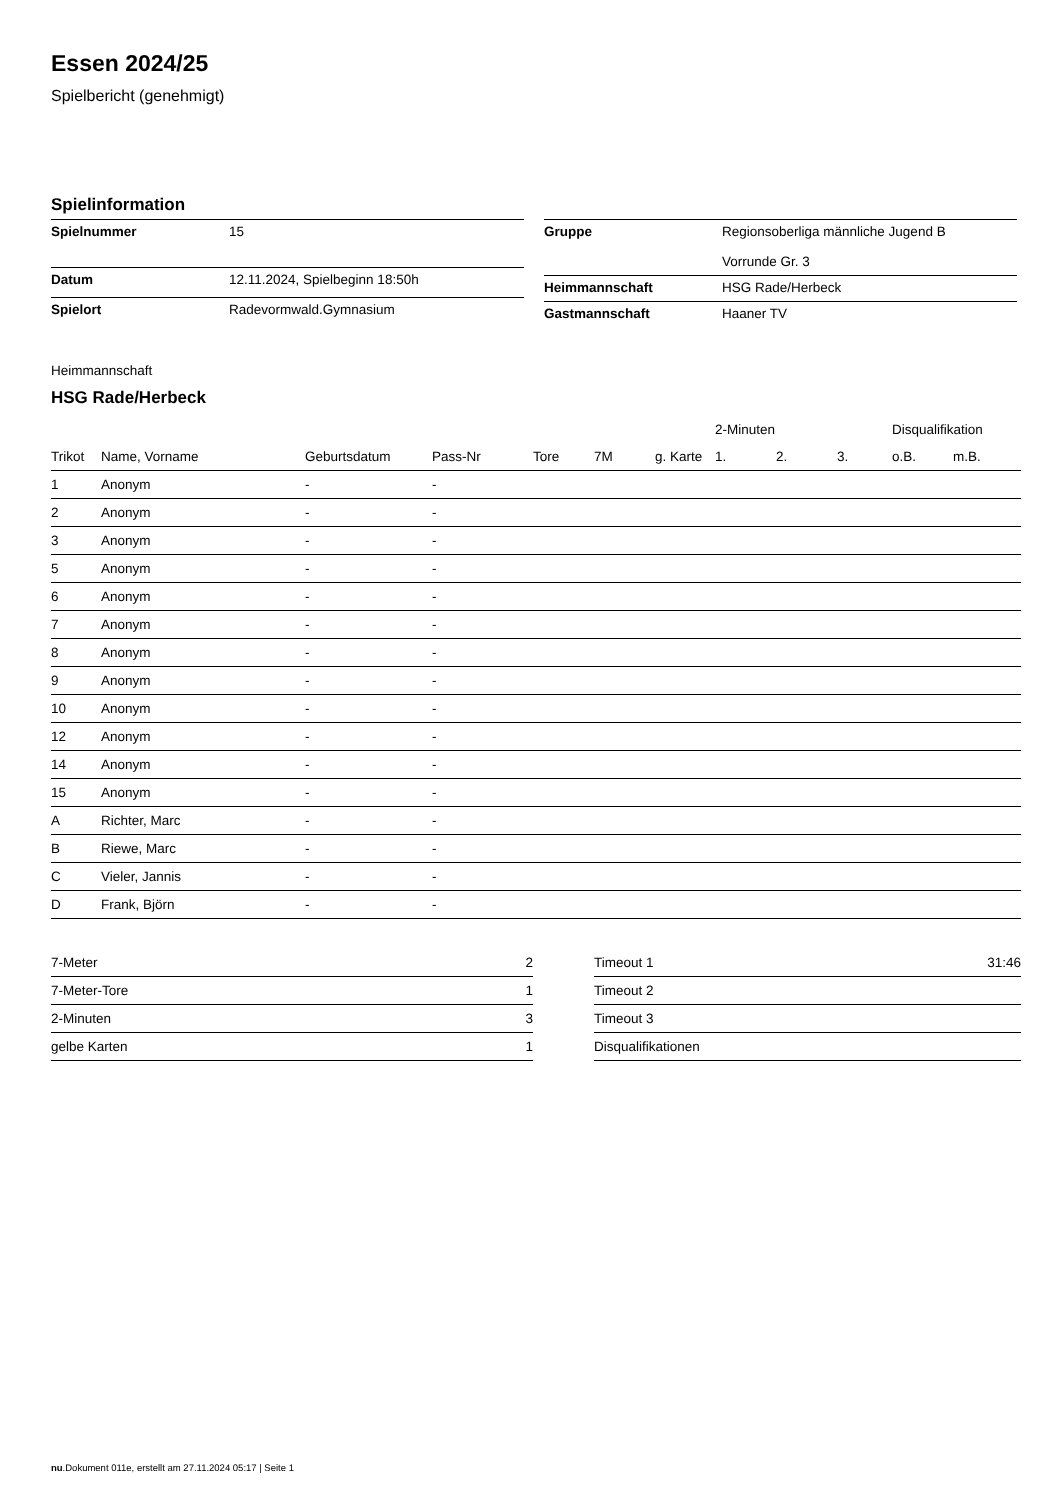Essen 2024/25
Spielbericht (genehmigt)
Spielinformation
| Spielnummer | 15 |
| Datum | 12.11.2024, Spielbeginn 18:50h |
| Spielort | Radevormwald.Gymnasium |
| Gruppe | Regionsoberliga männliche Jugend B Vorrunde Gr. 3 |
| Heimmannschaft | HSG Rade/Herbeck |
| Gastmannschaft | Haaner TV |
Heimmannschaft
HSG Rade/Herbeck
| | | | | | | | 2-Minuten | | | Disqualifikation | |
| --- | --- | --- | --- | --- | --- | --- | --- | --- | --- | --- | --- |
| Trikot | Name, Vorname | Geburtsdatum | Pass-Nr | Tore | 7M | g. Karte | 1. | 2. | 3. | o.B. | m.B. |
| 1 | Anonym | - | - | | | | | | | | |
| 2 | Anonym | - | - | | | | | | | | |
| 3 | Anonym | - | - | | | | | | | | |
| 5 | Anonym | - | - | | | | | | | | |
| 6 | Anonym | - | - | | | | | | | | |
| 7 | Anonym | - | - | | | | | | | | |
| 8 | Anonym | - | - | | | | | | | | |
| 9 | Anonym | - | - | | | | | | | | |
| 10 | Anonym | - | - | | | | | | | | |
| 12 | Anonym | - | - | | | | | | | | |
| 14 | Anonym | - | - | | | | | | | | |
| 15 | Anonym | - | - | | | | | | | | |
| A | Richter, Marc | - | - | | | | | | | | |
| B | Riewe, Marc | - | - | | | | | | | | |
| C | Vieler, Jannis | - | - | | | | | | | | |
| D | Frank, Björn | - | - | | | | | | | | |
| 7-Meter | 2 |
| 7-Meter-Tore | 1 |
| 2-Minuten | 3 |
| gelbe Karten | 1 |
| Timeout 1 | 31:46 |
| Timeout 2 | |
| Timeout 3 | |
| Disqualifikationen | |
nu.Dokument 011e, erstellt am 27.11.2024 05:17 | Seite 1